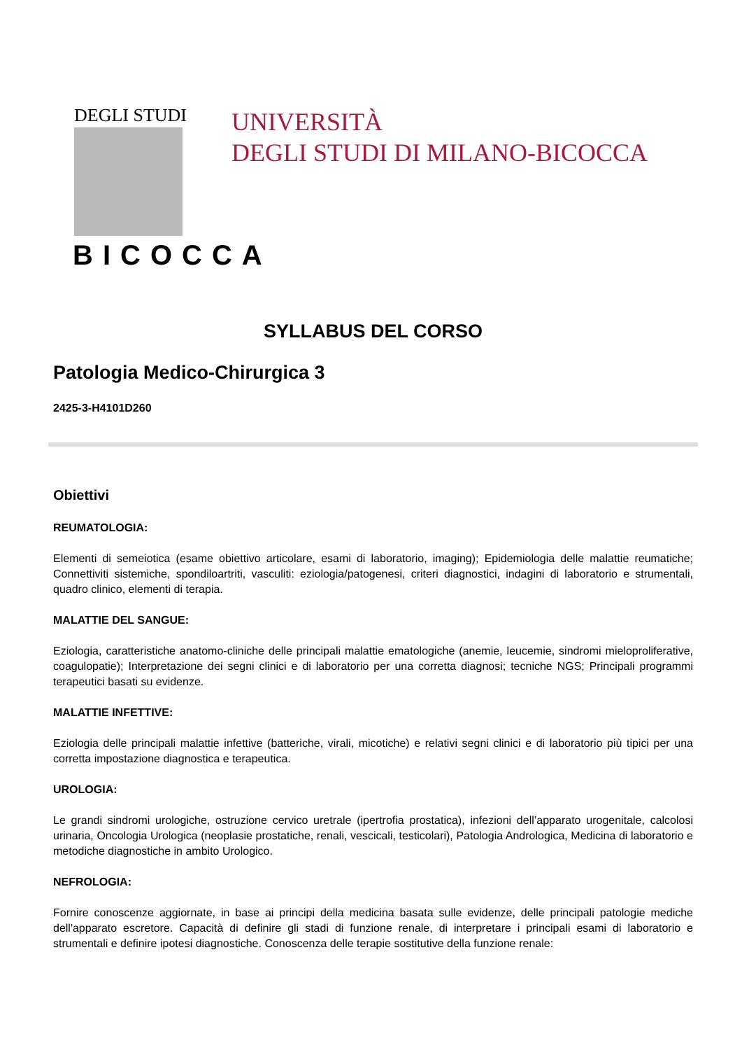DEGLI STUDI
BICOCCA
UNIVERSITÀ
DEGLI STUDI DI MILANO-BICOCCA
SYLLABUS DEL CORSO
Patologia Medico-Chirurgica 3
2425-3-H4101D260
Obiettivi
REUMATOLOGIA:
Elementi di semeiotica (esame obiettivo articolare, esami di laboratorio, imaging); Epidemiologia delle malattie reumatiche; Connettiviti sistemiche, spondiloartriti, vasculiti: eziologia/patogenesi, criteri diagnostici, indagini di laboratorio e strumentali, quadro clinico, elementi di terapia.
MALATTIE DEL SANGUE:
Eziologia, caratteristiche anatomo-cliniche delle principali malattie ematologiche (anemie, leucemie, sindromi mieloproliferative, coagulopatie); Interpretazione dei segni clinici e di laboratorio per una corretta diagnosi; tecniche NGS; Principali programmi terapeutici basati su evidenze.
MALATTIE INFETTIVE:
Eziologia delle principali malattie infettive (batteriche, virali, micotiche) e relativi segni clinici e di laboratorio più tipici per una corretta impostazione diagnostica e terapeutica.
UROLOGIA:
Le grandi sindromi urologiche, ostruzione cervico uretrale (ipertrofia prostatica), infezioni dell’apparato urogenitale, calcolosi urinaria, Oncologia Urologica (neoplasie prostatiche, renali, vescicali, testicolari), Patologia Andrologica, Medicina di laboratorio e metodiche diagnostiche in ambito Urologico.
NEFROLOGIA:
Fornire conoscenze aggiornate, in base ai principi della medicina basata sulle evidenze, delle principali patologie mediche dell'apparato escretore. Capacità di definire gli stadi di funzione renale, di interpretare i principali esami di laboratorio e strumentali e definire ipotesi diagnostiche. Conoscenza delle terapie sostitutive della funzione renale: